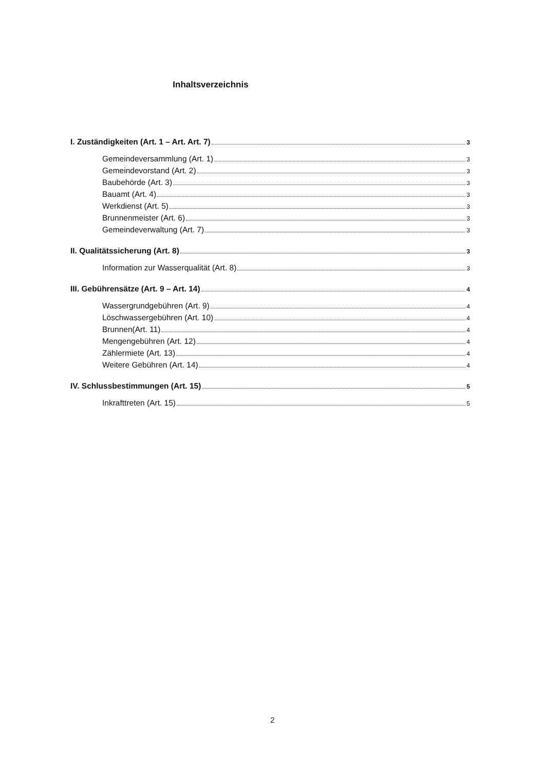Inhaltsverzeichnis
I. Zuständigkeiten (Art. 1 – Art. Art. 7) 3
Gemeindeversammlung (Art. 1) 3
Gemeindevorstand (Art. 2) 3
Baubehörde (Art. 3) 3
Bauamt (Art. 4) 3
Werkdienst (Art. 5) 3
Brunnenmeister (Art. 6) 3
Gemeindeverwaltung (Art. 7) 3
II. Qualitätssicherung (Art. 8) 3
Information zur Wasserqualität (Art. 8) 3
III. Gebührensätze (Art. 9 – Art. 14) 4
Wassergrundgebühren (Art. 9) 4
Löschwassergebühren (Art. 10) 4
Brunnen(Art. 11) 4
Mengengebühren (Art. 12) 4
Zählermiete (Art. 13) 4
Weitere Gebühren (Art. 14) 4
IV. Schlussbestimmungen (Art. 15) 5
Inkrafttreten (Art. 15) 5
2